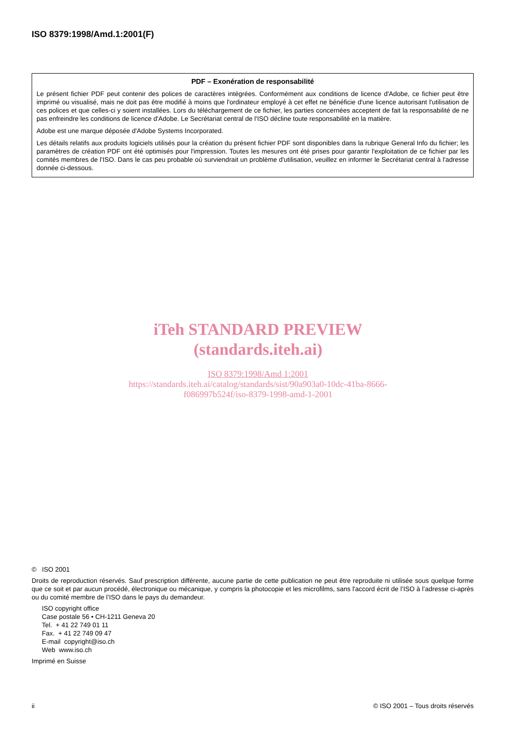ISO 8379:1998/Amd.1:2001(F)
PDF – Exonération de responsabilité
Le présent fichier PDF peut contenir des polices de caractères intégrées. Conformément aux conditions de licence d'Adobe, ce fichier peut être imprimé ou visualisé, mais ne doit pas être modifié à moins que l'ordinateur employé à cet effet ne bénéficie d'une licence autorisant l'utilisation de ces polices et que celles-ci y soient installées. Lors du téléchargement de ce fichier, les parties concernées acceptent de fait la responsabilité de ne pas enfreindre les conditions de licence d'Adobe. Le Secrétariat central de l'ISO décline toute responsabilité en la matière.
Adobe est une marque déposée d'Adobe Systems Incorporated.
Les détails relatifs aux produits logiciels utilisés pour la création du présent fichier PDF sont disponibles dans la rubrique General Info du fichier; les paramètres de création PDF ont été optimisés pour l'impression. Toutes les mesures ont été prises pour garantir l'exploitation de ce fichier par les comités membres de l'ISO. Dans le cas peu probable où surviendrait un problème d'utilisation, veuillez en informer le Secrétariat central à l'adresse donnée ci-dessous.
iTeh STANDARD PREVIEW
(standards.iteh.ai)
ISO 8379:1998/Amd 1:2001
https://standards.iteh.ai/catalog/standards/sist/90a903a0-10dc-41ba-8666-
f086997b524f/iso-8379-1998-amd-1-2001
© ISO 2001
Droits de reproduction réservés. Sauf prescription différente, aucune partie de cette publication ne peut être reproduite ni utilisée sous quelque forme que ce soit et par aucun procédé, électronique ou mécanique, y compris la photocopie et les microfilms, sans l'accord écrit de l’ISO à l’adresse ci-après ou du comité membre de l’ISO dans le pays du demandeur.
ISO copyright office
Case postale 56 • CH-1211 Geneva 20
Tel. + 41 22 749 01 11
Fax. + 41 22 749 09 47
E-mail copyright@iso.ch
Web www.iso.ch
Imprimé en Suisse
ii © ISO 2001 – Tous droits réservés